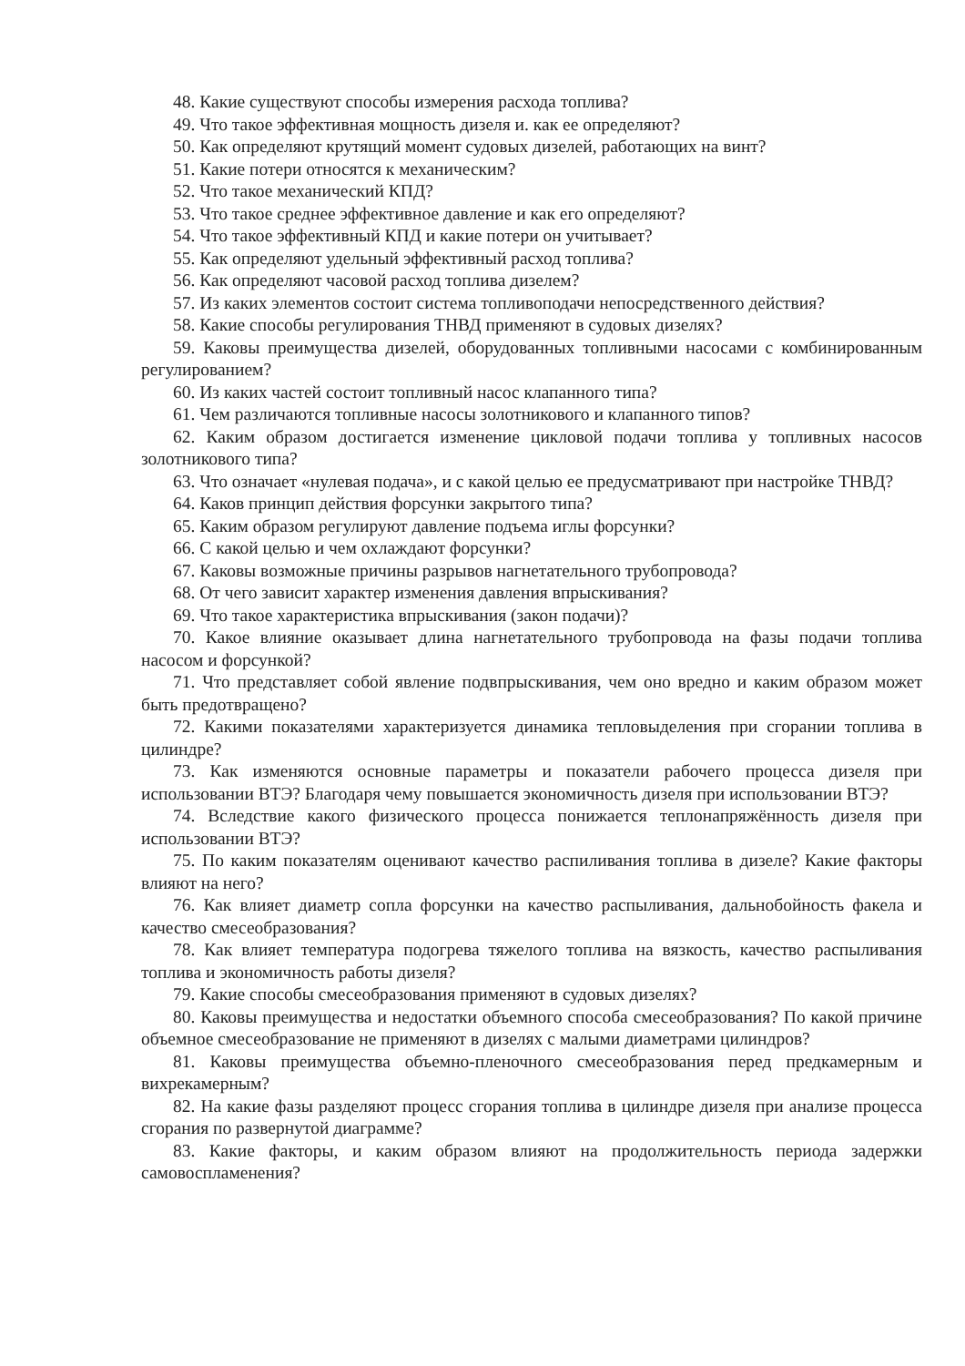48. Какие существуют способы измерения расхода топлива?
49. Что такое эффективная мощность дизеля и. как ее определяют?
50. Как определяют крутящий момент судовых дизелей, работающих на винт?
51. Какие потери относятся к механическим?
52. Что такое механический КПД?
53. Что такое среднее эффективное давление и как его определяют?
54. Что такое эффективный КПД и какие потери он учитывает?
55. Как определяют удельный эффективный расход топлива?
56. Как определяют часовой расход топлива дизелем?
57. Из каких элементов состоит система топливоподачи непосредственного действия?
58. Какие способы регулирования ТНВД применяют в судовых дизелях?
59. Каковы преимущества дизелей, оборудованных топливными насосами с комбинированным регулированием?
60. Из каких частей состоит топливный насос клапанного типа?
61. Чем различаются топливные насосы золотникового и клапанного типов?
62. Каким образом достигается изменение цикловой подачи топлива у топливных насосов золотникового типа?
63. Что означает «нулевая подача», и с какой целью ее предусматривают при настройке ТНВД?
64. Каков принцип действия форсунки закрытого типа?
65. Каким образом регулируют давление подъема иглы форсунки?
66. С какой целью и чем охлаждают форсунки?
67. Каковы возможные причины разрывов нагнетательного трубопровода?
68. От чего зависит характер изменения давления впрыскивания?
69. Что такое характеристика впрыскивания (закон подачи)?
70. Какое влияние оказывает длина нагнетательного трубопровода на фазы подачи топлива насосом и форсункой?
71. Что представляет собой явление подвпрыскивания, чем оно вредно и каким образом может быть предотвращено?
72. Какими показателями характеризуется динамика тепловыделения при сгорании топлива в цилиндре?
73. Как изменяются основные параметры и показатели рабочего процесса дизеля при использовании ВТЭ? Благодаря чему повышается экономичность дизеля при использовании ВТЭ?
74. Вследствие какого физического процесса понижается теплонапряжённость дизеля при использовании ВТЭ?
75. По каким показателям оценивают качество распиливания топлива в дизеле? Какие факторы влияют на него?
76. Как влияет диаметр сопла форсунки на качество распыливания, дальнобойность факела и качество смесеобразования?
78. Как влияет температура подогрева тяжелого топлива на вязкость, качество распыливания топлива и экономичность работы дизеля?
79. Какие способы смесеобразования применяют в судовых дизелях?
80. Каковы преимущества и недостатки объемного способа смесеобразования? По какой причине объемное смесеобразование не применяют в дизелях с малыми диаметрами цилиндров?
81. Каковы преимущества объемно-пленочного смесеобразования перед предкамерным и вихрекамерным?
82. На какие фазы разделяют процесс сгорания топлива в цилиндре дизеля при анализе процесса сгорания по развернутой диаграмме?
83. Какие факторы, и каким образом влияют на продолжительность периода задержки самовоспламенения?